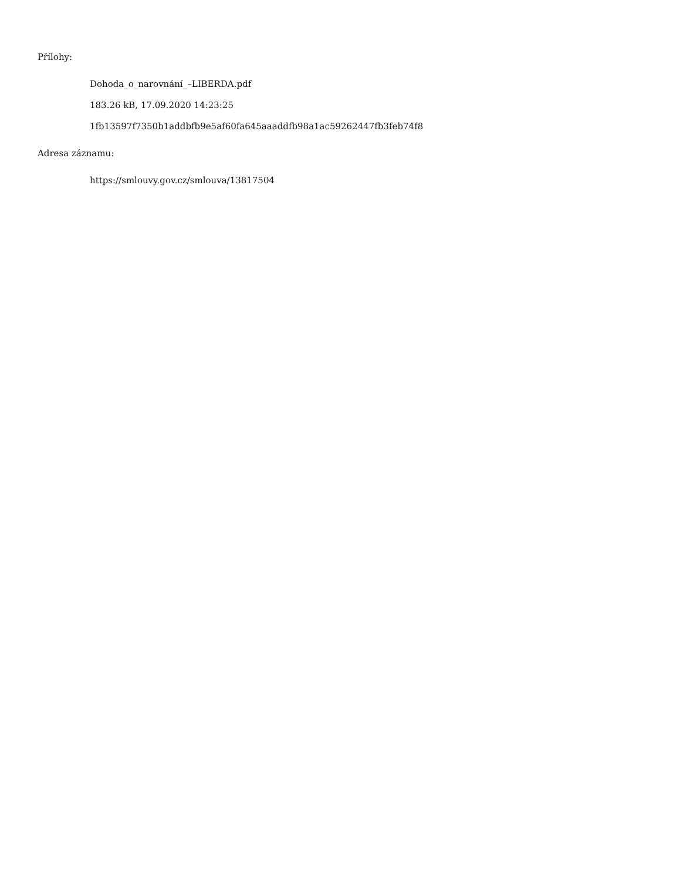Přílohy:
Dohoda_o_narovnání_–LIBERDA.pdf
183.26 kB, 17.09.2020 14:23:25
1fb13597f7350b1addbfb9e5af60fa645aaaddfb98a1ac59262447fb3feb74f8
Adresa záznamu:
https://smlouvy.gov.cz/smlouva/13817504